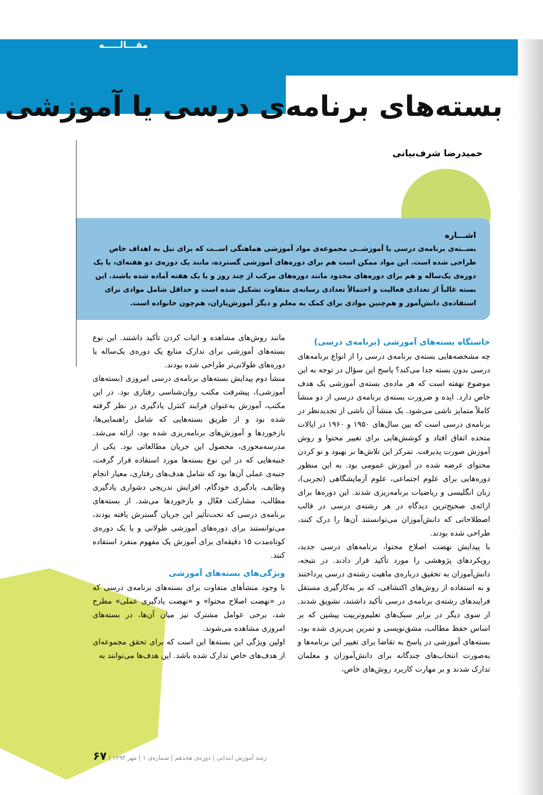مقـــالـــــه
بسته‌های برنامه‌ی درسی یا آموزشی
حمیدرضا شرف‌بیانی
اشـــاره
بســته‌ی برنامه‌ی درسی یا آموزشــی مجموعه‌ی مواد آموزشی هماهنگی اســت که برای نیل به اهداف خاص طراحی شده است. این مواد ممکن است هم برای دوره‌های آموزشی گسترده، مانند یک دوره‌ی دو هفته‌ای، یا یک دوره‌ی یک‌ساله و هم برای دوره‌های محدود مانند دوره‌های مرکب از چند روز و یا یک هفته آماده شده باشند. این بسته غالباً از تعدادی فعالیت و احتمالاً تعدادی رسانه‌ی متفاوت تشکیل شده است و حداقل شامل موادی برای استفاده‌ی دانش‌آموز و هم‌چنین موادی برای کمک به معلم و دیگر آموزش‌یاران، هم‌چون خانواده است.
خاستگاه بسته‌های آموزشی (برنامه‌ی درسی)
چه مشخصه‌هایی بسته‌ی برنامه‌ی درسی را از انواع برنامه‌های درسی بدون بسته جدا می‌کند؟ پاسخ این سؤال در توجه به این موضوع نهفته است که هر ماده‌ی بسته‌ی آموزشی یک هدف خاص دارد. ایده و ضرورت بسته‌ی برنامه‌ی درسی از دو منشأ کاملاً متمایز ناشی می‌شود. یک منشأ آن ناشی از تجدیدنظر در برنامه‌ی درسی است که بین سال‌های ۱۹۵۰ و ۱۹۶۰ در ایالات متحده اتفاق افتاد و کوشش‌هایی برای تغییر محتوا و روش آموزش صورت پذیرفت. تمرکز این تلاش‌ها بر بهبود و نو کردن محتوای عرضه شده در آموزش عمومی بود. به این منظور دوره‌هایی برای علوم اجتماعی، علوم آزمایشگاهی (تجربی)، زبان انگلیسی و ریاضیات برنامه‌ریزی شدند. این دوره‌ها برای ارائه‌ی صحیح‌ترین دیدگاه در هر رشته‌ی درسی در قالب اصطلاحاتی که دانش‌آموزان می‌توانستند آن‌ها را درک کنند، طراحی شده بودند.
با پیدایش نهضت اصلاح محتوا، برنامه‌های درسی جدید، رویکردهای پژوهشی را مورد تأکید قرار دادند. در نتیجه، دانش‌آموزان به تحقیق درباره‌ی ماهیت رشته‌ی درسی پرداختند و به استفاده از روش‌های اکتشافی، که بر به‌کارگیری مستقل فرایندهای رشته‌ی برنامه‌ی درسی تأکید داشتند، تشویق شدند. از سوی دیگر در برابر سبک‌های تعلیم‌وتربیت پیشین که بر اساس حفظ مطالب، مشق‌نویسی و تمرین پی‌ریزی شده بود، بسته‌های آموزشی در پاسخ به تقاضا برای تغییر این برنامه‌ها و به‌صورت انتخاب‌های چندگانه برای دانش‌آموزان و معلمان تدارک شدند و بر مهارت کاربرد روش‌های خاص،
مانند روش‌های مشاهده و اثبات کردن تأکید داشتند. این نوع بسته‌های آموزشی برای تدارک منابع یک دوره‌ی یک‌ساله یا دوره‌های طولانی‌تر طراحی شده بودند.
منشأ دوم پیدایش بسته‌های برنامه‌ی درسی امروزی (بسته‌های آموزشی)، پیشرفت مکتب روان‌شناسی رفتاری بود. در این مکتب، آموزش به‌عنوان فرایند کنترل یادگیری در نظر گرفته شده بود و از طریق بسته‌هایی که شامل راهنمایی‌ها، بازخوردها و آموزش‌های برنامه‌ریزی شده بود، ارائه می‌شد. مدرسه‌محوری، محصول این جریان مطالعاتی بود. یکی از جنبه‌هایی که در این نوع بسته‌ها مورد استفاده قرار گرفت، جنبه‌ی عملی آن‌ها بود که شامل هدف‌های رفتاری، معیار انجام وظایف، یادگیری خودگام، افزایش تدریجی دشواری یادگیری مطالب، مشارکت فعّال و بازخوردها می‌شد. از بسته‌های برنامه‌ی درسی که تحت‌تأثیر این جریان گسترش یافته بودند، می‌توانستند برای دوره‌های آموزشی طولانی و یا یک دوره‌ی کوتاه‌مدت ۱۵ دقیقه‌ای برای آموزش یک مفهوم منفرد استفاده کنند.
ویژگی‌های بسته‌های آموزشی
با وجود منشأهای متفاوت برای بسته‌های برنامه‌ی درسی که در «نهضت اصلاح محتوا» و «نهضت یادگیری عملی» مطرح شد، برخی عوامل مشترک نیز میان آن‌ها، در بسته‌های امروزی مشاهده می‌شوند.
اولین ویژگی این بسته‌ها این است که برای تحقق مجموعه‌ای از هدف‌های خاص تدارک شده باشد. این هدف‌ها می‌توانند به
رشد آموزش ابتدایی | دوره‌ی هجدهم | شماره‌ی ۱ | مهر ۱۳۹۳ | ۶۷